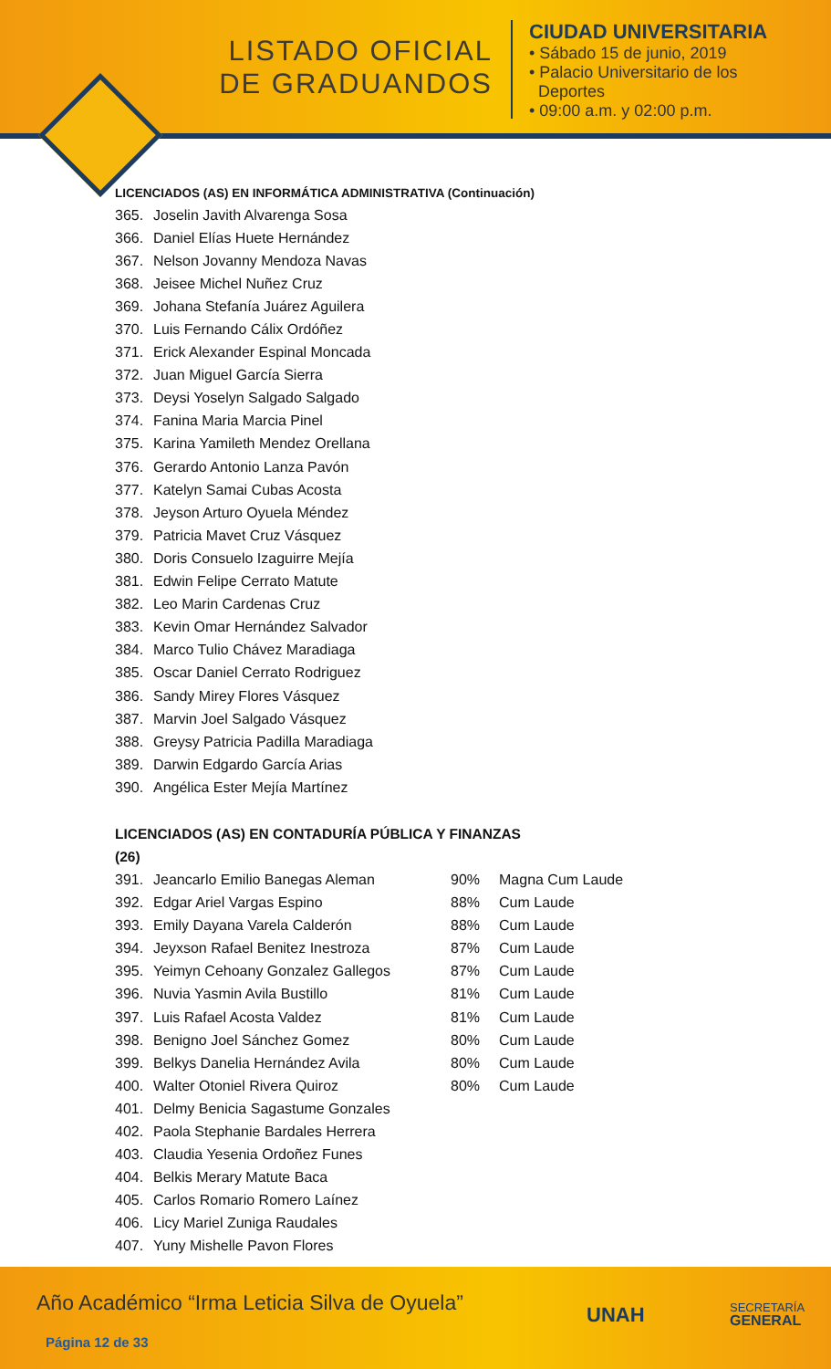LISTADO OFICIAL
DE GRADUANDOS
CIUDAD UNIVERSITARIA
• Sábado 15 de junio, 2019
• Palacio Universitario de los
Deportes
• 09:00 a.m. y 02:00 p.m.
LICENCIADOS (AS) EN INFORMÁTICA ADMINISTRATIVA (Continuación)
| 365. | Joselin Javith Alvarenga Sosa |
| 366. | Daniel Elías Huete Hernández |
| 367. | Nelson Jovanny Mendoza Navas |
| 368. | Jeisee Michel Nuñez Cruz |
| 369. | Johana Stefanía Juárez Aguilera |
| 370. | Luis Fernando Cálix Ordóñez |
| 371. | Erick Alexander Espinal Moncada |
| 372. | Juan Miguel García Sierra |
| 373. | Deysi Yoselyn Salgado Salgado |
| 374. | Fanina Maria Marcia Pinel |
| 375. | Karina Yamileth Mendez Orellana |
| 376. | Gerardo Antonio Lanza Pavón |
| 377. | Katelyn Samai Cubas Acosta |
| 378. | Jeyson Arturo Oyuela Méndez |
| 379. | Patricia Mavet Cruz Vásquez |
| 380. | Doris Consuelo Izaguirre Mejía |
| 381. | Edwin Felipe Cerrato Matute |
| 382. | Leo Marin Cardenas Cruz |
| 383. | Kevin Omar Hernández Salvador |
| 384. | Marco Tulio Chávez Maradiaga |
| 385. | Oscar Daniel Cerrato Rodriguez |
| 386. | Sandy Mirey Flores Vásquez |
| 387. | Marvin Joel Salgado Vásquez |
| 388. | Greysy Patricia Padilla Maradiaga |
| 389. | Darwin Edgardo García Arias |
| 390. | Angélica Ester Mejía Martínez |
LICENCIADOS (AS) EN CONTADURÍA PÚBLICA Y FINANZAS
(26)
| 391. | Jeancarlo Emilio Banegas Aleman | 90% | Magna Cum Laude |
| 392. | Edgar Ariel Vargas Espino | 88% | Cum Laude |
| 393. | Emily Dayana Varela Calderón | 88% | Cum Laude |
| 394. | Jeyxson Rafael Benitez Inestroza | 87% | Cum Laude |
| 395. | Yeimyn Cehoany Gonzalez Gallegos | 87% | Cum Laude |
| 396. | Nuvia Yasmin Avila Bustillo | 81% | Cum Laude |
| 397. | Luis Rafael Acosta Valdez | 81% | Cum Laude |
| 398. | Benigno Joel Sánchez Gomez | 80% | Cum Laude |
| 399. | Belkys Danelia Hernández Avila | 80% | Cum Laude |
| 400. | Walter Otoniel Rivera Quiroz | 80% | Cum Laude |
| 401. | Delmy Benicia Sagastume Gonzales | | |
| 402. | Paola Stephanie Bardales Herrera | | |
| 403. | Claudia Yesenia Ordoñez Funes | | |
| 404. | Belkis Merary Matute Baca | | |
| 405. | Carlos Romario Romero Laínez | | |
| 406. | Licy Mariel Zuniga Raudales | | |
| 407. | Yuny Mishelle Pavon Flores | | |
Año Académico “Irma Leticia Silva de Oyuela”
Página 12 de 33
UNAH
SECRETARÍA
GENERAL